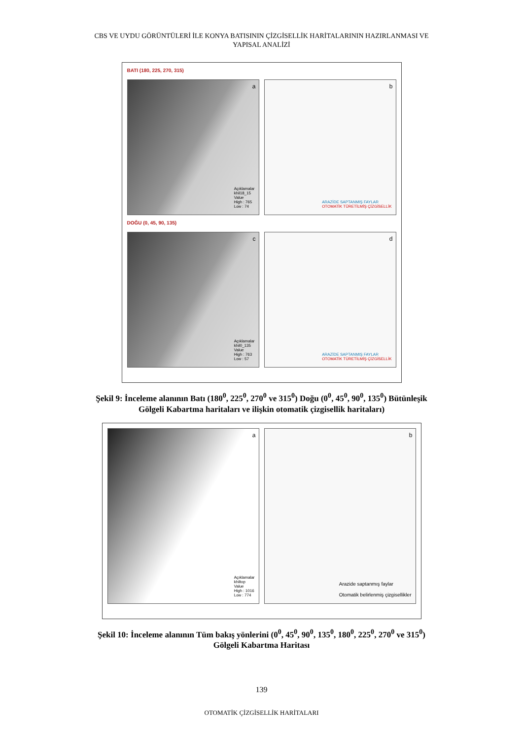CBS VE UYDU GÖRÜNTÜLERİ İLE KONYA BATISININ ÇİZGİSELLİK HARİTALARININ HAZIRLANMASI VE
YAPISAL ANALİZİ
BATI (180, 225, 270, 315)
a
Açıklamalar
khil18_15
Value
High : 765
Low : 74
b
ARAZİDE SAPTANMIŞ FAYLAR
OTOMATİK TÜRETİLMİŞ ÇİZGİSELLİK
DOĞU (0, 45, 90, 135)
c
Açıklamalar
khil0_135
Value
High : 763
Low : 57
d
ARAZİDE SAPTANMIŞ FAYLAR
OTOMATİK TÜRETİLMİŞ ÇİZGİSELLİK
Şekil 9: İnceleme alanının Batı (180<sup>0</sup>, 225<sup>0</sup>, 270<sup>0</sup> ve 315<sup>0</sup>) Doğu (0<sup>0</sup>, 45<sup>0</sup>, 90<sup>0</sup>, 135<sup>0</sup>) Bütünleşik
Gölgeli Kabartma haritaları ve ilişkin otomatik çizgisellik haritaları)
a
Açıklamalar
khiltop
Value
High : 1016
Low : 774
b
Arazide saptanmış faylar
Otomatik belirlenmiş çizgisellikler
Şekil 10: İnceleme alanının Tüm bakış yönlerini (0<sup>0</sup>, 45<sup>0</sup>, 90<sup>0</sup>, 135<sup>0</sup>, 180<sup>0</sup>, 225<sup>0</sup>, 270<sup>0</sup> ve 315<sup>0</sup>)
Gölgeli Kabartma Haritası
139
OTOMATİK ÇİZGİSELLİK HARİTALARI